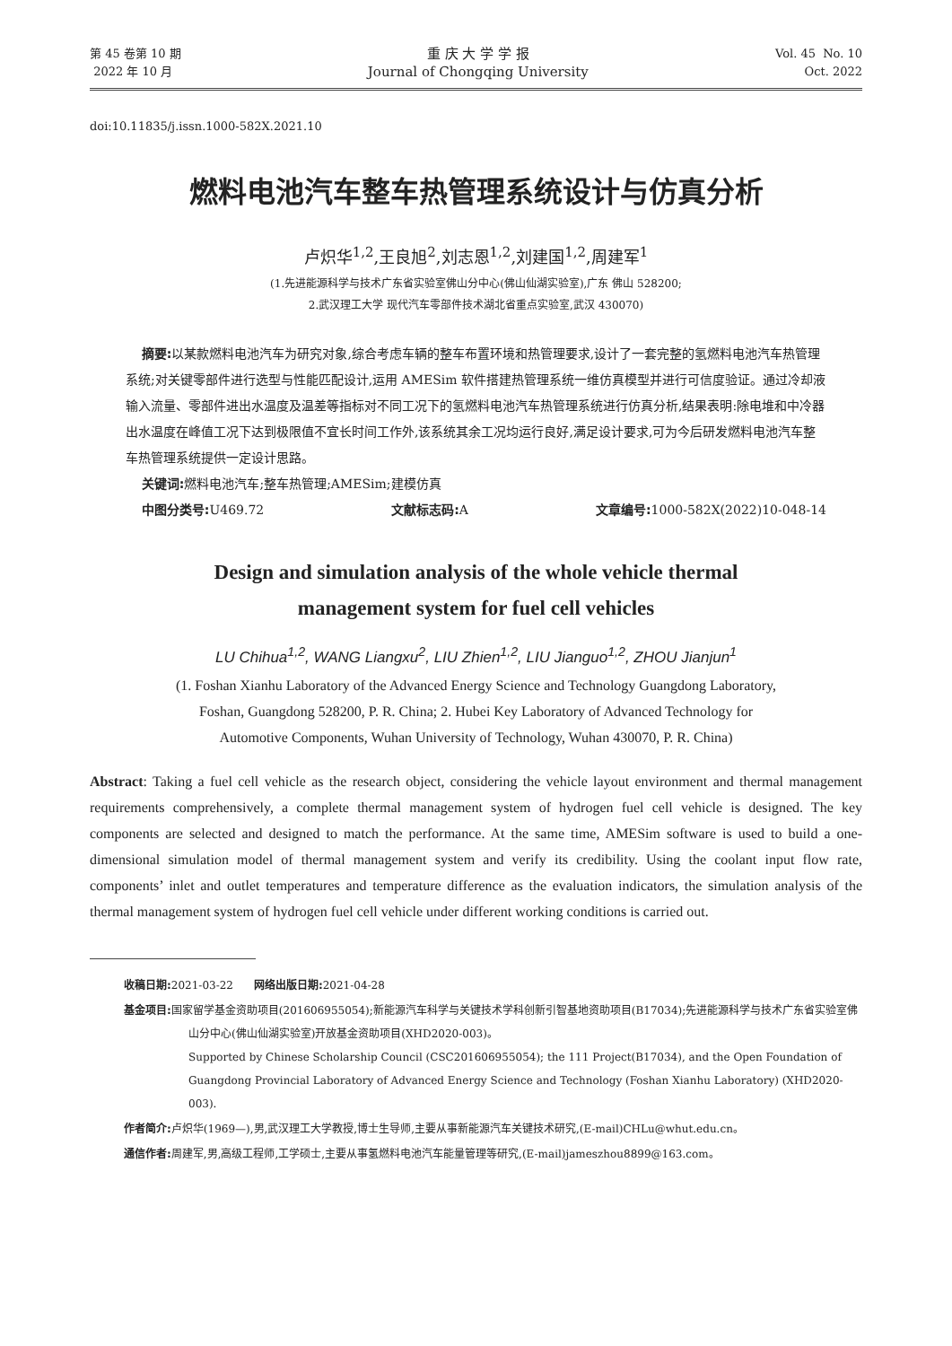第 45 卷第 10 期
2022 年 10 月
重 庆 大 学 学 报
Journal of Chongqing University
Vol. 45 No. 10
Oct. 2022
doi:10.11835/j.issn.1000-582X.2021.10
燃料电池汽车整车热管理系统设计与仿真分析
卢炽华<sup>1,2</sup>,王良旭<sup>2</sup>,刘志恩<sup>1,2</sup>,刘建国<sup>1,2</sup>,周建军<sup>1</sup>
(1.先进能源科学与技术广东省实验室佛山分中心(佛山仙湖实验室),广东 佛山 528200;
2.武汉理工大学 现代汽车零部件技术湖北省重点实验室,武汉 430070)
摘要: 以某款燃料电池汽车为研究对象,综合考虑车辆的整车布置环境和热管理要求,设计了一套完整的氢燃料电池汽车热管理系统;对关键零部件进行选型与性能匹配设计,运用 AMESim 软件搭建热管理系统一维仿真模型并进行可信度验证。通过冷却液输入流量、零部件进出水温度及温差等指标对不同工况下的氢燃料电池汽车热管理系统进行仿真分析,结果表明:除电堆和中冷器出水温度在峰值工况下达到极限值不宜长时间工作外,该系统其余工况均运行良好,满足设计要求,可为今后研发燃料电池汽车整车热管理系统提供一定设计思路。
关键词: 燃料电池汽车;整车热管理;AMESim;建模仿真
中图分类号: U469.72 文献标志码: A 文章编号: 1000-582X(2022)10-048-14
Design and simulation analysis of the whole vehicle thermal
management system for fuel cell vehicles
LU Chihua<sup>1,2</sup>, WANG Liangxu<sup>2</sup>, LIU Zhien<sup>1,2</sup>, LIU Jianguo<sup>1,2</sup>, ZHOU Jianjun<sup>1</sup>
(1. Foshan Xianhu Laboratory of the Advanced Energy Science and Technology Guangdong Laboratory,
Foshan, Guangdong 528200, P. R. China; 2. Hubei Key Laboratory of Advanced Technology for
Automotive Components, Wuhan University of Technology, Wuhan 430070, P. R. China)
Abstract: Taking a fuel cell vehicle as the research object, considering the vehicle layout environment and thermal management requirements comprehensively, a complete thermal management system of hydrogen fuel cell vehicle is designed. The key components are selected and designed to match the performance. At the same time, AMESim software is used to build a one-dimensional simulation model of thermal management system and verify its credibility. Using the coolant input flow rate, components’ inlet and outlet temperatures and temperature difference as the evaluation indicators, the simulation analysis of the thermal management system of hydrogen fuel cell vehicle under different working conditions is carried out.
收稿日期: 2021-03-22 网络出版日期: 2021-04-28
基金项目: 国家留学基金资助项目(201606955054);新能源汽车科学与关键技术学科创新引智基地资助项目(B17034);先进能源科学与技术广东省实验室佛山分中心(佛山仙湖实验室)开放基金资助项目(XHD2020-003)。
Supported by Chinese Scholarship Council (CSC201606955054); the 111 Project(B17034), and the Open Foundation of Guangdong Provincial Laboratory of Advanced Energy Science and Technology (Foshan Xianhu Laboratory) (XHD2020-003).
作者简介: 卢炽华(1969—),男,武汉理工大学教授,博士生导师,主要从事新能源汽车关键技术研究,(E-mail)CHLu@whut.edu.cn。
通信作者: 周建军,男,高级工程师,工学硕士,主要从事氢燃料电池汽车能量管理等研究,(E-mail)jameszhou8899@163.com。